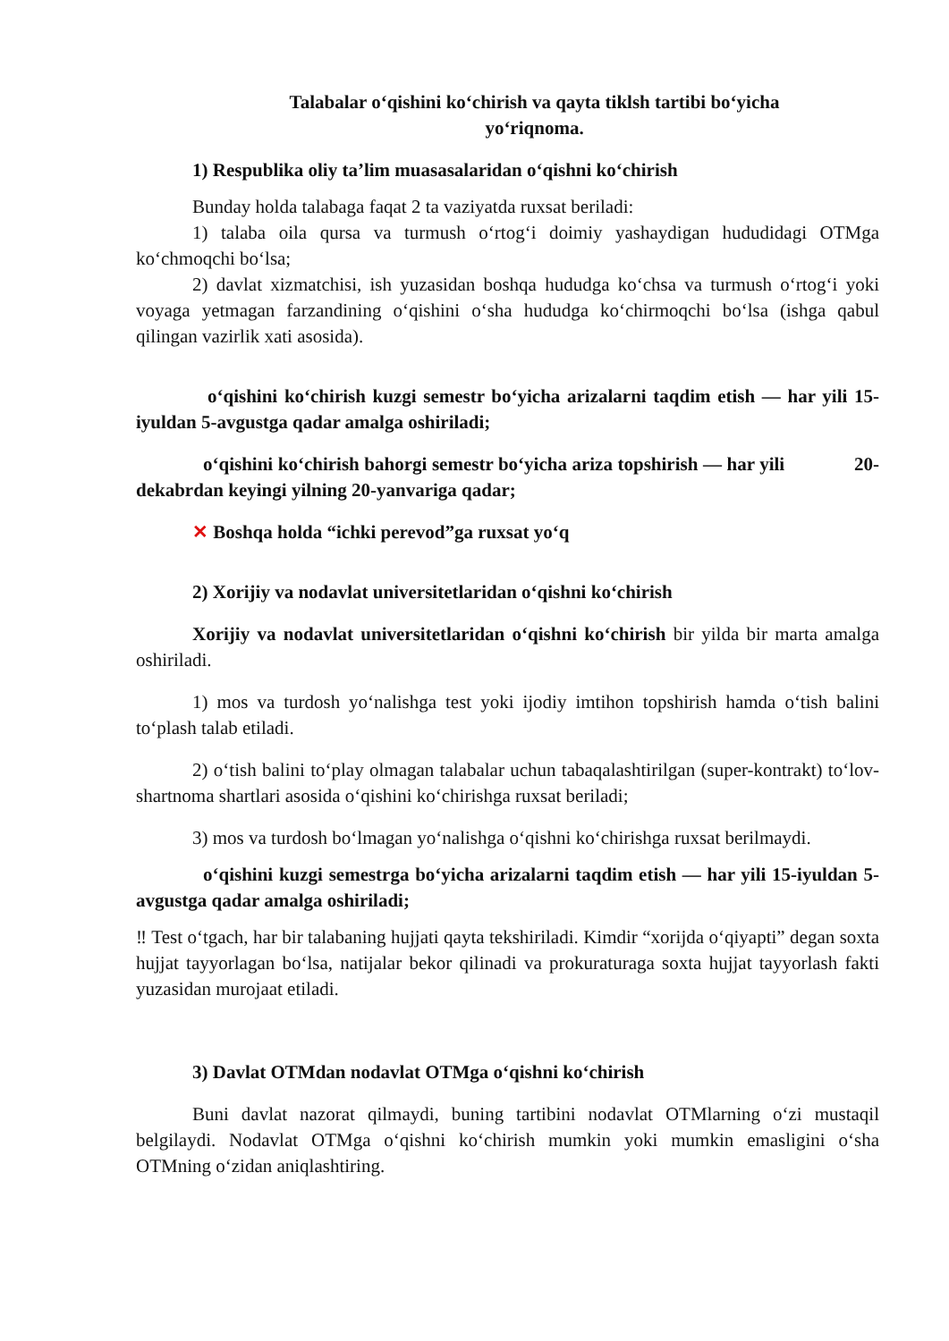Talabalar o‘qishini ko‘chirish va qayta tiklsh tartibi bo‘yicha
yo‘riqnoma.
1) Respublika oliy ta’lim muasasalaridan o‘qishni ko‘chirish
Bunday holda talabaga faqat 2 ta vaziyatda ruxsat beriladi:
1) talaba oila qursa va turmush o‘rtog‘i doimiy yashaydigan hududidagi OTMga ko‘chmoqchi bo‘lsa;
2) davlat xizmatchisi, ish yuzasidan boshqa hududga ko‘chsa va turmush o‘rtog‘i yoki voyaga yetmagan farzandining o‘qishini o‘sha hududga ko‘chirmoqchi bo‘lsa (ishga qabul qilingan vazirlik xati asosida).
o‘qishini ko‘chirish kuzgi semestr bo‘yicha arizalarni taqdim etish — har yili 15-iyuldan 5-avgustga qadar amalga oshiriladi;
o‘qishini ko‘chirish bahorgi semestr bo‘yicha ariza topshirish — har yili 20-dekabrdan keyingi yilning 20-yanvariga qadar;
✕ Boshqa holda “ichki perevod”ga ruxsat yo‘q
2) Xorijiy va nodavlat universitetlaridan o‘qishni ko‘chirish
Xorijiy va nodavlat universitetlaridan o‘qishni ko‘chirish bir yilda bir marta amalga oshiriladi.
1) mos va turdosh yo‘nalishga test yoki ijodiy imtihon topshirish hamda o‘tish balini to‘plash talab etiladi.
2) o‘tish balini to‘play olmagan talabalar uchun tabaqalashtirilgan (super-kontrakt) to‘lov-shartnoma shartlari asosida o‘qishini ko‘chirishga ruxsat beriladi;
3) mos va turdosh bo‘lmagan yo‘nalishga o‘qishni ko‘chirishga ruxsat berilmaydi.
o‘qishini kuzgi semestrga bo‘yicha arizalarni taqdim etish — har yili 15-iyuldan 5-avgustga qadar amalga oshiriladi;
‼ Test o‘tgach, har bir talabaning hujjati qayta tekshiriladi. Kimdir “xorijda o‘qiyapti” degan soxta hujjat tayyorlagan bo‘lsa, natijalar bekor qilinadi va prokuraturaga soxta hujjat tayyorlash fakti yuzasidan murojaat etiladi.
3) Davlat OTMdan nodavlat OTMga o‘qishni ko‘chirish
Buni davlat nazorat qilmaydi, buning tartibini nodavlat OTMlarning o‘zi mustaqil belgilaydi. Nodavlat OTMga o‘qishni ko‘chirish mumkin yoki mumkin emasligini o‘sha OTMning o‘zidan aniqlashtiring.